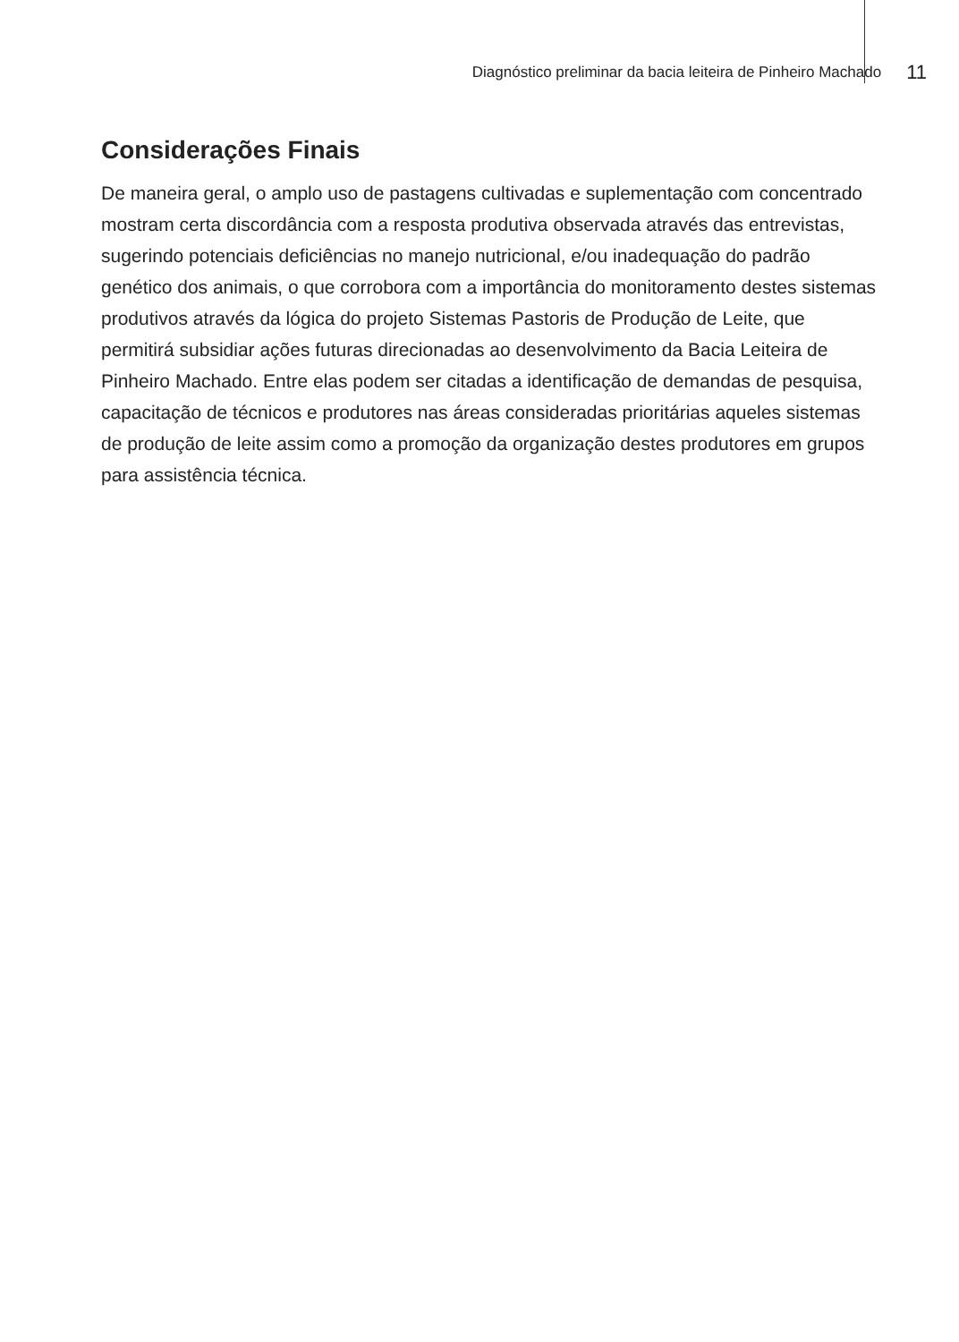Diagnóstico preliminar da bacia leiteira de Pinheiro Machado 11
Considerações Finais
De maneira geral, o amplo uso de pastagens cultivadas e suplementação com concentrado mostram certa discordância com a resposta produtiva observada através das entrevistas, sugerindo potenciais deficiências no manejo nutricional, e/ou inadequação do padrão genético dos animais, o que corrobora com a importância do monitoramento destes sistemas produtivos através da lógica do projeto Sistemas Pastoris de Produção de Leite, que permitirá subsidiar ações futuras direcionadas ao desenvolvimento da Bacia Leiteira de Pinheiro Machado. Entre elas podem ser citadas a identificação de demandas de pesquisa, capacitação de técnicos e produtores nas áreas consideradas prioritárias aqueles sistemas de produção de leite assim como a promoção da organização destes produtores em grupos para assistência técnica.